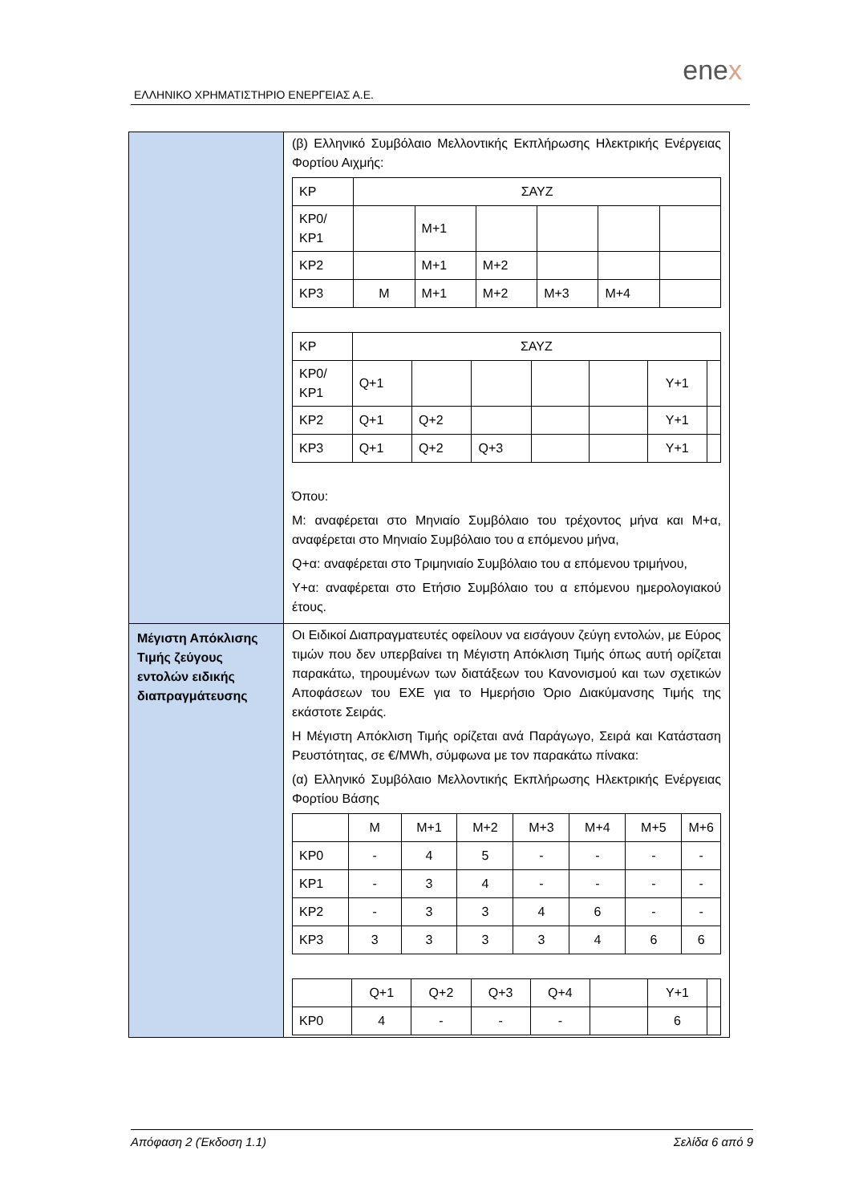ΕΛΛΗΝΙΚΟ ΧΡΗΜΑΤΙΣΤΗΡΙΟ ΕΝΕΡΓΕΙΑΣ Α.Ε.
enex
| | (β) Ελληνικό Συμβόλαιο Μελλοντικής Εκπλήρωσης Ηλεκτρικής Ενέργειας Φορτίου Αιχμής: / ΚΡ / ΣΑΥΖ / / / / / / / ΚΡ0/ ΚΡ1 / / Μ+1 / / / / / / ΚΡ2 / / Μ+1 / Μ+2 / / / / / ΚΡ3 / Μ / Μ+1 / Μ+2 / Μ+3 / Μ+4 / / / ΚΡ / ΣΑΥΖ / / / / / / / / ΚΡ0/ ΚΡ1 / Q+1 / / / / / Y+1 / / / ΚΡ2 / Q+1 / Q+2 / / / / Y+1 / / / ΚΡ3 / Q+1 / Q+2 / Q+3 / / / Y+1 / / Όπου: Μ: αναφέρεται στο Μηνιαίο Συμβόλαιο του τρέχοντος μήνα και Μ+α, αναφέρεται στο Μηνιαίο Συμβόλαιο του α επόμενου μήνα, Q+α: αναφέρεται στο Τριμηνιαίο Συμβόλαιο του α επόμενου τριμήνου, Υ+α: αναφέρεται στο Ετήσιο Συμβόλαιο του α επόμενου ημερολογιακού έτους. |
| Μέγιστη Απόκλισης Τιμής ζεύγους εντολών ειδικής διαπραγμάτευσης | Οι Ειδικοί Διαπραγματευτές οφείλουν να εισάγουν ζεύγη εντολών, με Εύρος τιμών που δεν υπερβαίνει τη Μέγιστη Απόκλιση Τιμής όπως αυτή ορίζεται παρακάτω, τηρουμένων των διατάξεων του Κανονισμού και των σχετικών Αποφάσεων του ΕΧΕ για το Ημερήσιο Όριο Διακύμανσης Τιμής της εκάστοτε Σειράς. Η Μέγιστη Απόκλιση Τιμής ορίζεται ανά Παράγωγο, Σειρά και Κατάσταση Ρευστότητας, σε €/MWh, σύμφωνα με τον παρακάτω πίνακα: (α) Ελληνικό Συμβόλαιο Μελλοντικής Εκπλήρωσης Ηλεκτρικής Ενέργειας Φορτίου Βάσης / / Μ / Μ+1 / Μ+2 / Μ+3 / Μ+4 / Μ+5 / Μ+6 / / ΚΡ0 / - / 4 / 5 / - / - / - / - / / ΚΡ1 / - / 3 / 4 / - / - / - / - / / ΚΡ2 / - / 3 / 3 / 4 / 6 / - / - / / ΚΡ3 / 3 / 3 / 3 / 3 / 4 / 6 / 6 / / / Q+1 / Q+2 / Q+3 / Q+4 / / Y+1 / / / ΚΡ0 / 4 / - / - / - / / 6 / / |
Απόφαση 2 (Έκδοση 1.1) Σελίδα 6 από 9